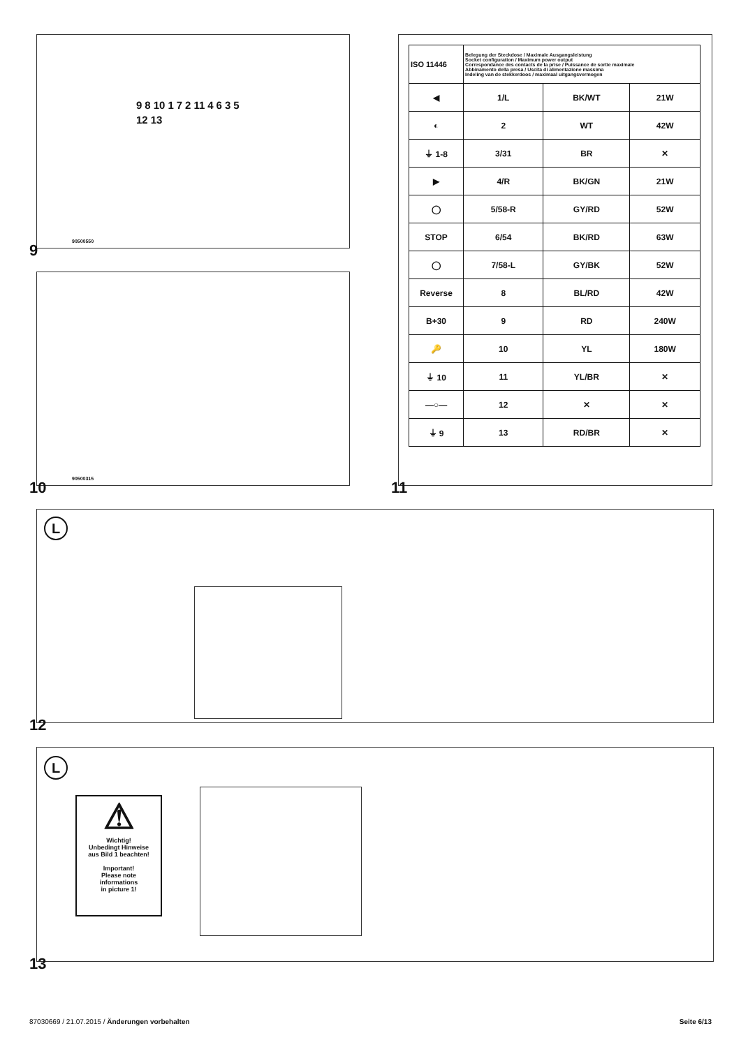98101721146351213
90500550
9
90500315
10
| ISO 11446 | Belegung der Steckdose / Maximale Ausgangsleistung Socket configuration / Maximum power output Correspondance des contacts de la prise / Puissance de sortie maximale Abbinamento della presa / Uscita di alimentazione massima Indeling van de stekkerdoos / maximaal uitgangsvermogen | | | |
| ◀ | | 1/L | BK/WT | 21W |
| ◐ | | 2 | WT | 42W |
| ⏚ 1-8 | | 3/31 | BR | ✕ |
| ▶ | | 4/R | BK/GN | 21W |
| ◯ | | 5/58-R | GY/RD | 52W |
| STOP | | 6/54 | BK/RD | 63W |
| ◯ | | 7/58-L | GY/BK | 52W |
| Reverse | | 8 | BL/RD | 42W |
| B+30 | | 9 | RD | 240W |
| 🔑 | | 10 | YL | 180W |
| ⏚ 10 | | 11 | YL/BR | ✕ |
| —○— | | 12 | ✕ | ✕ |
| ⏚ 9 | | 13 | RD/BR | ✕ |
11
L
12
L
⚠
Wichtig!
Unbedingt Hinweise
aus Bild 1 beachten!
Important!
Please note
informations
in picture 1!
13
87030669 / 21.07.2015 / Änderungen vorbehalten
Seite 6/13